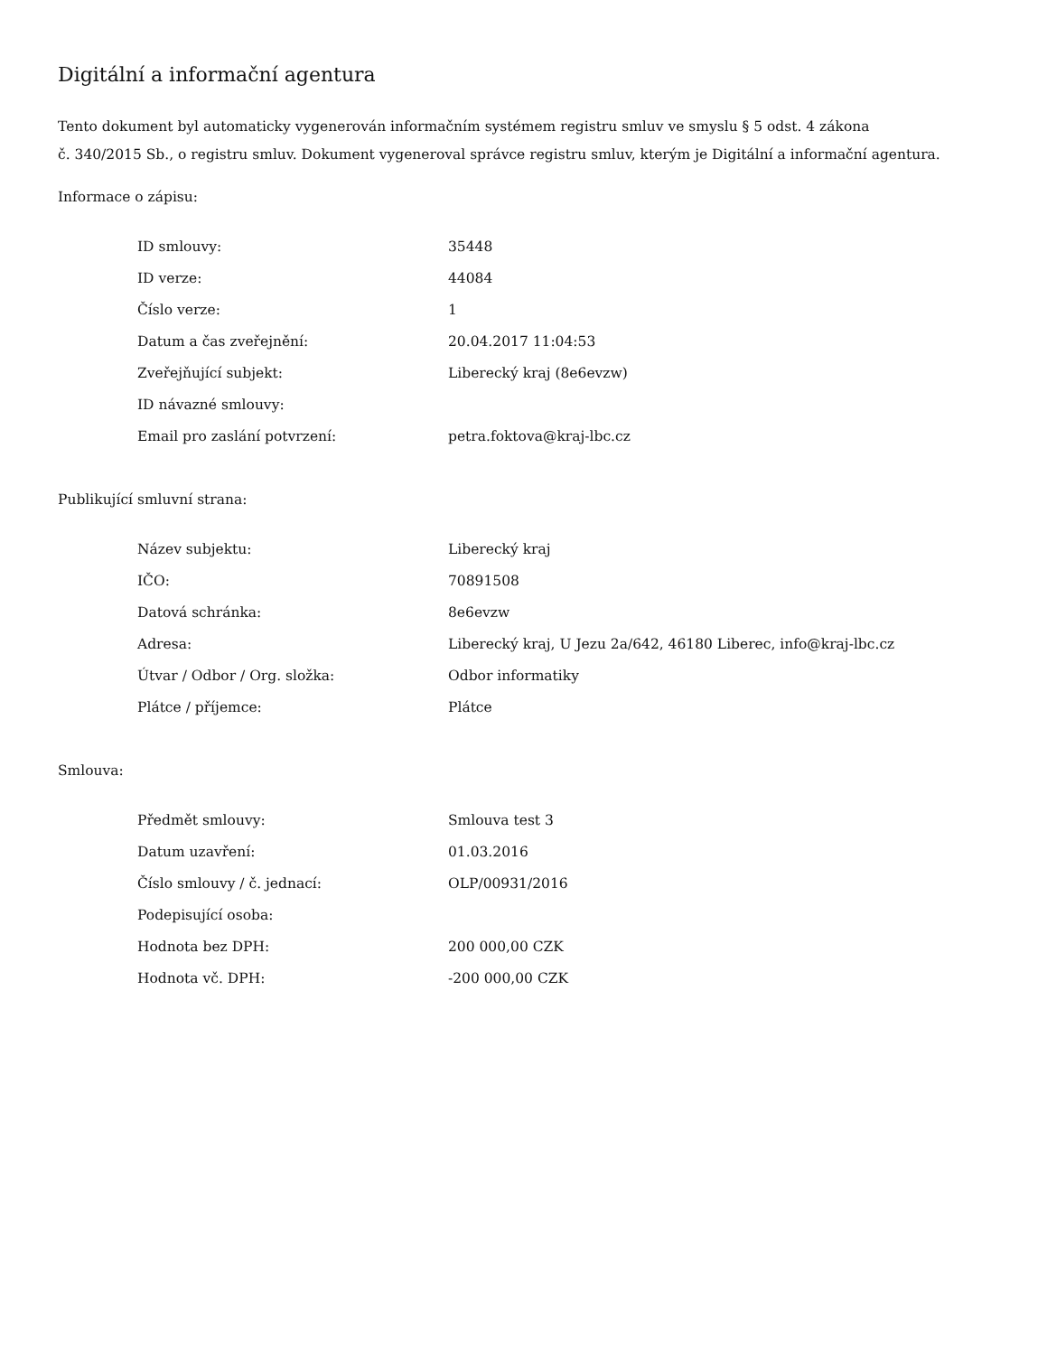Digitální a informační agentura
Tento dokument byl automaticky vygenerován informačním systémem registru smluv ve smyslu § 5 odst. 4 zákona
č. 340/2015 Sb., o registru smluv. Dokument vygeneroval správce registru smluv, kterým je Digitální a informační agentura.
Informace o zápisu:
| ID smlouvy: | 35448 |
| ID verze: | 44084 |
| Číslo verze: | 1 |
| Datum a čas zveřejnění: | 20.04.2017 11:04:53 |
| Zveřejňující subjekt: | Liberecký kraj (8e6evzw) |
| ID návazné smlouvy: | |
| Email pro zaslání potvrzení: | petra.foktova@kraj-lbc.cz |
Publikující smluvní strana:
| Název subjektu: | Liberecký kraj |
| IČO: | 70891508 |
| Datová schránka: | 8e6evzw |
| Adresa: | Liberecký kraj, U Jezu 2a/642, 46180 Liberec, info@kraj-lbc.cz |
| Útvar / Odbor / Org. složka: | Odbor informatiky |
| Plátce / příjemce: | Plátce |
Smlouva:
| Předmět smlouvy: | Smlouva test 3 |
| Datum uzavření: | 01.03.2016 |
| Číslo smlouvy / č. jednací: | OLP/00931/2016 |
| Podepisující osoba: | |
| Hodnota bez DPH: | 200 000,00 CZK |
| Hodnota vč. DPH: | -200 000,00 CZK |